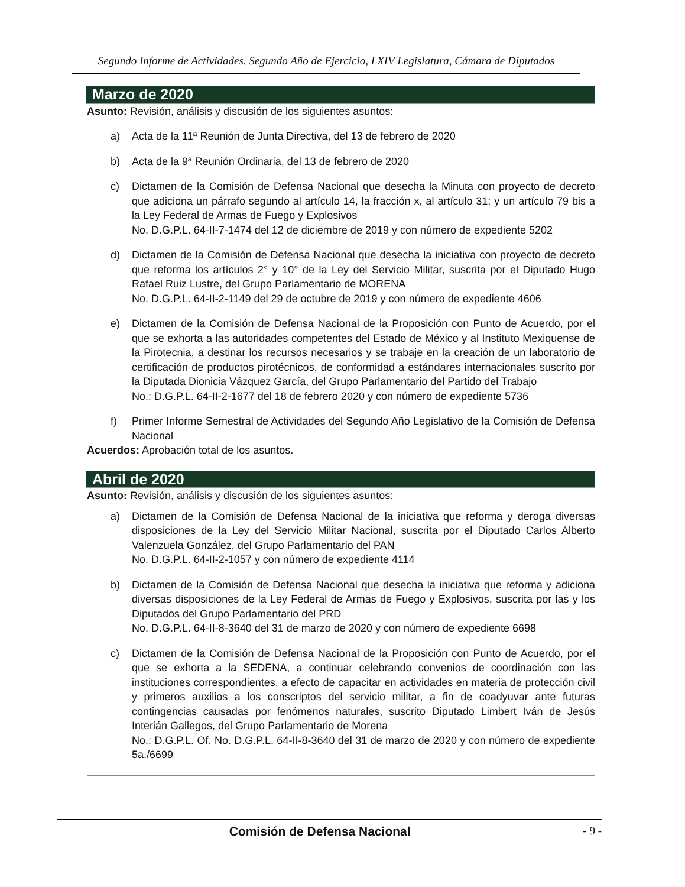Segundo Informe de Actividades. Segundo Año de Ejercicio, LXIV Legislatura, Cámara de Diputados
Marzo de 2020
Asunto: Revisión, análisis y discusión de los siguientes asuntos:
a) Acta de la 11ª Reunión de Junta Directiva, del 13 de febrero de 2020
b) Acta de la 9ª Reunión Ordinaria, del 13 de febrero de 2020
c) Dictamen de la Comisión de Defensa Nacional que desecha la Minuta con proyecto de decreto que adiciona un párrafo segundo al artículo 14, la fracción x, al artículo 31; y un artículo 79 bis a la Ley Federal de Armas de Fuego y Explosivos
No. D.G.P.L. 64-II-7-1474 del 12 de diciembre de 2019 y con número de expediente 5202
d) Dictamen de la Comisión de Defensa Nacional que desecha la iniciativa con proyecto de decreto que reforma los artículos 2° y 10° de la Ley del Servicio Militar, suscrita por el Diputado Hugo Rafael Ruiz Lustre, del Grupo Parlamentario de MORENA
No. D.G.P.L. 64-II-2-1149 del 29 de octubre de 2019 y con número de expediente 4606
e) Dictamen de la Comisión de Defensa Nacional de la Proposición con Punto de Acuerdo, por el que se exhorta a las autoridades competentes del Estado de México y al Instituto Mexiquense de la Pirotecnia, a destinar los recursos necesarios y se trabaje en la creación de un laboratorio de certificación de productos pirotécnicos, de conformidad a estándares internacionales suscrito por la Diputada Dionicia Vázquez García, del Grupo Parlamentario del Partido del Trabajo
No.: D.G.P.L. 64-II-2-1677 del 18 de febrero 2020 y con número de expediente 5736
f) Primer Informe Semestral de Actividades del Segundo Año Legislativo de la Comisión de Defensa Nacional
Acuerdos: Aprobación total de los asuntos.
Abril de 2020
Asunto: Revisión, análisis y discusión de los siguientes asuntos:
a) Dictamen de la Comisión de Defensa Nacional de la iniciativa que reforma y deroga diversas disposiciones de la Ley del Servicio Militar Nacional, suscrita por el Diputado Carlos Alberto Valenzuela González, del Grupo Parlamentario del PAN
No. D.G.P.L. 64-II-2-1057 y con número de expediente 4114
b) Dictamen de la Comisión de Defensa Nacional que desecha la iniciativa que reforma y adiciona diversas disposiciones de la Ley Federal de Armas de Fuego y Explosivos, suscrita por las y los Diputados del Grupo Parlamentario del PRD
No. D.G.P.L. 64-II-8-3640 del 31 de marzo de 2020 y con número de expediente 6698
c) Dictamen de la Comisión de Defensa Nacional de la Proposición con Punto de Acuerdo, por el que se exhorta a la SEDENA, a continuar celebrando convenios de coordinación con las instituciones correspondientes, a efecto de capacitar en actividades en materia de protección civil y primeros auxilios a los conscriptos del servicio militar, a fin de coadyuvar ante futuras contingencias causadas por fenómenos naturales, suscrito Diputado Limbert Iván de Jesús Interián Gallegos, del Grupo Parlamentario de Morena
No.: D.G.P.L. Of. No. D.G.P.L. 64-II-8-3640 del 31 de marzo de 2020 y con número de expediente 5a./6699
Comisión de Defensa Nacional - 9 -